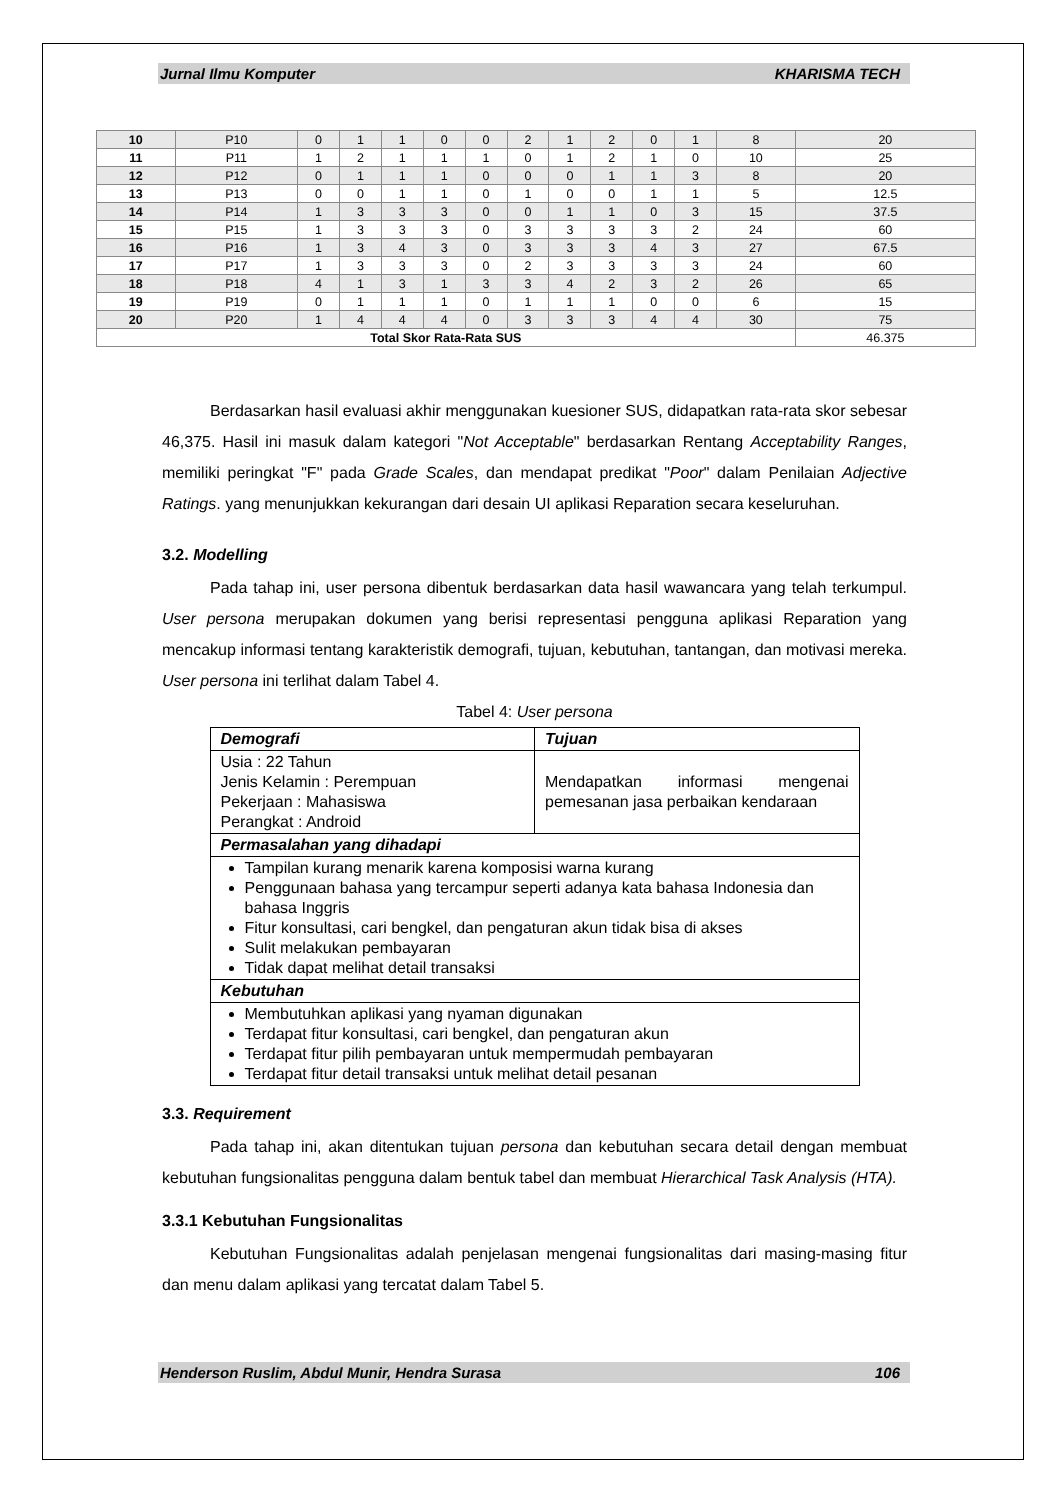Jurnal Ilmu Komputer KHARISMA TECH
| 10 | P10 | 0 | 1 | 1 | 0 | 0 | 2 | 1 | 2 | 0 | 1 | 8 | 20 |
| 11 | P11 | 1 | 2 | 1 | 1 | 1 | 0 | 1 | 2 | 1 | 0 | 10 | 25 |
| 12 | P12 | 0 | 1 | 1 | 1 | 0 | 0 | 0 | 1 | 1 | 3 | 8 | 20 |
| 13 | P13 | 0 | 0 | 1 | 1 | 0 | 1 | 0 | 0 | 1 | 1 | 5 | 12.5 |
| 14 | P14 | 1 | 3 | 3 | 3 | 0 | 0 | 1 | 1 | 0 | 3 | 15 | 37.5 |
| 15 | P15 | 1 | 3 | 3 | 3 | 0 | 3 | 3 | 3 | 3 | 2 | 24 | 60 |
| 16 | P16 | 1 | 3 | 4 | 3 | 0 | 3 | 3 | 3 | 4 | 3 | 27 | 67.5 |
| 17 | P17 | 1 | 3 | 3 | 3 | 0 | 2 | 3 | 3 | 3 | 3 | 24 | 60 |
| 18 | P18 | 4 | 1 | 3 | 1 | 3 | 3 | 4 | 2 | 3 | 2 | 26 | 65 |
| 19 | P19 | 0 | 1 | 1 | 1 | 0 | 1 | 1 | 1 | 0 | 0 | 6 | 15 |
| 20 | P20 | 1 | 4 | 4 | 4 | 0 | 3 | 3 | 3 | 4 | 4 | 30 | 75 |
| Total Skor Rata-Rata SUS | | | | | | | | | | | | | 46.375 |
Berdasarkan hasil evaluasi akhir menggunakan kuesioner SUS, didapatkan rata-rata skor sebesar 46,375. Hasil ini masuk dalam kategori "Not Acceptable" berdasarkan Rentang Acceptability Ranges, memiliki peringkat "F" pada Grade Scales, dan mendapat predikat "Poor" dalam Penilaian Adjective Ratings. yang menunjukkan kekurangan dari desain UI aplikasi Reparation secara keseluruhan.
3.2. Modelling
Pada tahap ini, user persona dibentuk berdasarkan data hasil wawancara yang telah terkumpul. User persona merupakan dokumen yang berisi representasi pengguna aplikasi Reparation yang mencakup informasi tentang karakteristik demografi, tujuan, kebutuhan, tantangan, dan motivasi mereka. User persona ini terlihat dalam Tabel 4.
Tabel 4: User persona
| Demografi | Tujuan |
| Usia : 22 Tahun Jenis Kelamin : Perempuan Pekerjaan : Mahasiswa Perangkat : Android | Mendapatkan informasi mengenai pemesanan jasa perbaikan kendaraan |
| Permasalahan yang dihadapi | |
| Tampilan kurang menarik karena komposisi warna kurang Penggunaan bahasa yang tercampur seperti adanya kata bahasa Indonesia dan bahasa Inggris Fitur konsultasi, cari bengkel, dan pengaturan akun tidak bisa di akses Sulit melakukan pembayaran Tidak dapat melihat detail transaksi | |
| Kebutuhan | |
| Membutuhkan aplikasi yang nyaman digunakan Terdapat fitur konsultasi, cari bengkel, dan pengaturan akun Terdapat fitur pilih pembayaran untuk mempermudah pembayaran Terdapat fitur detail transaksi untuk melihat detail pesanan | |
3.3. Requirement
Pada tahap ini, akan ditentukan tujuan persona dan kebutuhan secara detail dengan membuat kebutuhan fungsionalitas pengguna dalam bentuk tabel dan membuat Hierarchical Task Analysis (HTA).
3.3.1 Kebutuhan Fungsionalitas
Kebutuhan Fungsionalitas adalah penjelasan mengenai fungsionalitas dari masing-masing fitur dan menu dalam aplikasi yang tercatat dalam Tabel 5.
Henderson Ruslim, Abdul Munir, Hendra Surasa 106